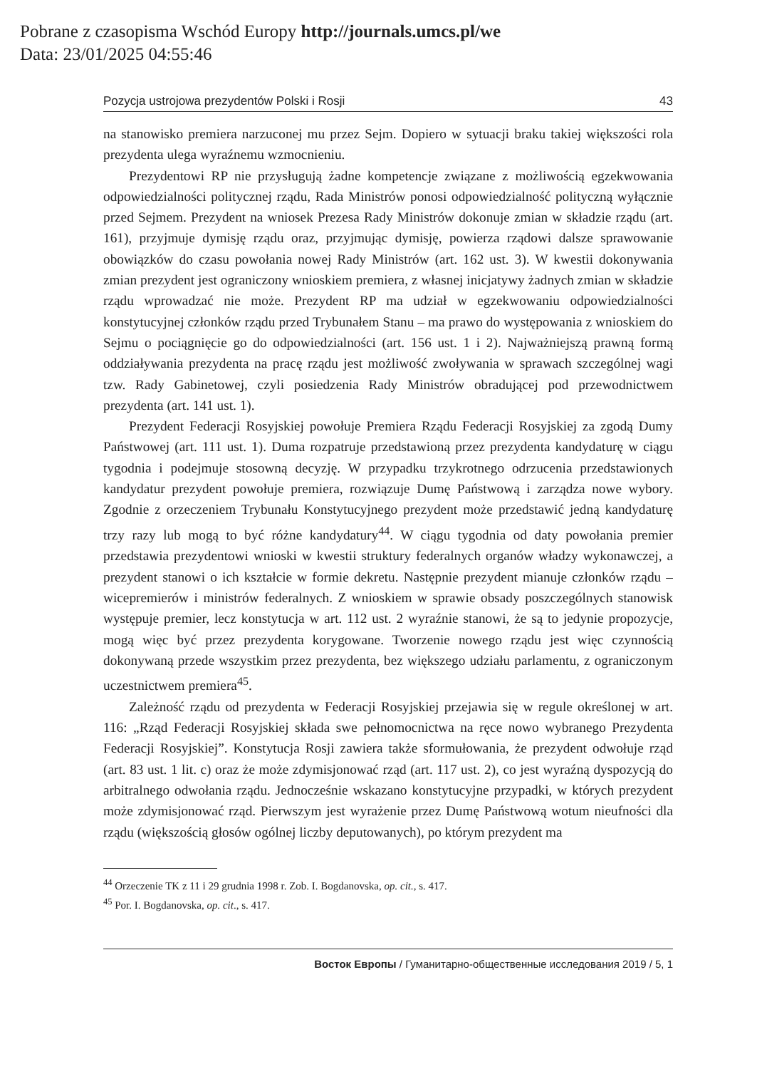Pobrane z czasopisma Wschód Europy http://journals.umcs.pl/we
Data: 23/01/2025 04:55:46
Pozycja ustrojowa prezydentów Polski i Rosji 43
na stanowisko premiera narzuconej mu przez Sejm. Dopiero w sytuacji braku takiej większości rola prezydenta ulega wyraźnemu wzmocnieniu.
Prezydentowi RP nie przysługują żadne kompetencje związane z możliwością egzekwowania odpowiedzialności politycznej rządu, Rada Ministrów ponosi odpowiedzialność polityczną wyłącznie przed Sejmem. Prezydent na wniosek Prezesa Rady Ministrów dokonuje zmian w składzie rządu (art. 161), przyjmuje dymisję rządu oraz, przyjmując dymisję, powierza rządowi dalsze sprawowanie obowiązków do czasu powołania nowej Rady Ministrów (art. 162 ust. 3). W kwestii dokonywania zmian prezydent jest ograniczony wnioskiem premiera, z własnej inicjatywy żadnych zmian w składzie rządu wprowadzać nie może. Prezydent RP ma udział w egzekwowaniu odpowiedzialności konstytucyjnej członków rządu przed Trybunałem Stanu – ma prawo do występowania z wnioskiem do Sejmu o pociągnięcie go do odpowiedzialności (art. 156 ust. 1 i 2). Najważniejszą prawną formą oddziaływania prezydenta na pracę rządu jest możliwość zwoływania w sprawach szczególnej wagi tzw. Rady Gabinetowej, czyli posiedzenia Rady Ministrów obradującej pod przewodnictwem prezydenta (art. 141 ust. 1).
Prezydent Federacji Rosyjskiej powołuje Premiera Rządu Federacji Rosyjskiej za zgodą Dumy Państwowej (art. 111 ust. 1). Duma rozpatruje przedstawioną przez prezydenta kandydaturę w ciągu tygodnia i podejmuje stosowną decyzję. W przypadku trzykrotnego odrzucenia przedstawionych kandydatur prezydent powołuje premiera, rozwiązuje Dumę Państwową i zarządza nowe wybory. Zgodnie z orzeczeniem Trybunału Konstytucyjnego prezydent może przedstawić jedną kandydaturę trzy razy lub mogą to być różne kandydatury<sup>44</sup>. W ciągu tygodnia od daty powołania premier przedstawia prezydentowi wnioski w kwestii struktury federalnych organów władzy wykonawczej, a prezydent stanowi o ich kształcie w formie dekretu. Następnie prezydent mianuje członków rządu – wicepremierów i ministrów federalnych. Z wnioskiem w sprawie obsady poszczególnych stanowisk występuje premier, lecz konstytucja w art. 112 ust. 2 wyraźnie stanowi, że są to jedynie propozycje, mogą więc być przez prezydenta korygowane. Tworzenie nowego rządu jest więc czynnością dokonywaną przede wszystkim przez prezydenta, bez większego udziału parlamentu, z ograniczonym uczestnictwem premiera<sup>45</sup>.
Zależność rządu od prezydenta w Federacji Rosyjskiej przejawia się w regule określonej w art. 116: „Rząd Federacji Rosyjskiej składa swe pełnomocnictwa na ręce nowo wybranego Prezydenta Federacji Rosyjskiej”. Konstytucja Rosji zawiera także sformułowania, że prezydent odwołuje rząd (art. 83 ust. 1 lit. c) oraz że może zdymisjonować rząd (art. 117 ust. 2), co jest wyraźną dyspozycją do arbitralnego odwołania rządu. Jednocześnie wskazano konstytucyjne przypadki, w których prezydent może zdymisjonować rząd. Pierwszym jest wyrażenie przez Dumę Państwową wotum nieufności dla rządu (większością głosów ogólnej liczby deputowanych), po którym prezydent ma
<sup>44</sup> Orzeczenie TK z 11 i 29 grudnia 1998 r. Zob. I. Bogdanovska, op. cit., s. 417.
<sup>45</sup> Por. I. Bogdanovska, op. cit., s. 417.
Восток Европы / Гуманитарно-общественные исследования 2019 / 5, 1